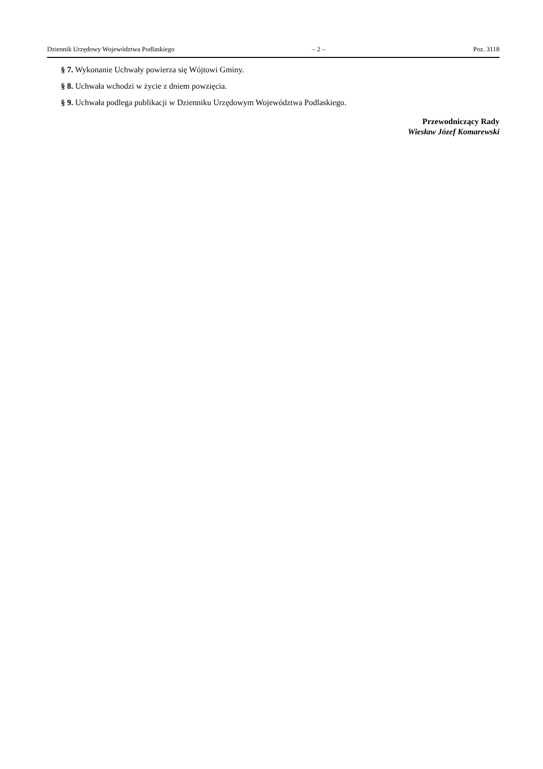Dziennik Urzędowy Województwa Podlaskiego – 2 – Poz. 3118
§ 7. Wykonanie Uchwały powierza się Wójtowi Gminy.
§ 8. Uchwała wchodzi w życie z dniem powzięcia.
§ 9. Uchwała podlega publikacji w Dzienniku Urzędowym Województwa Podlaskiego.
Przewodniczący Rady
Wiesław Józef Komarewski